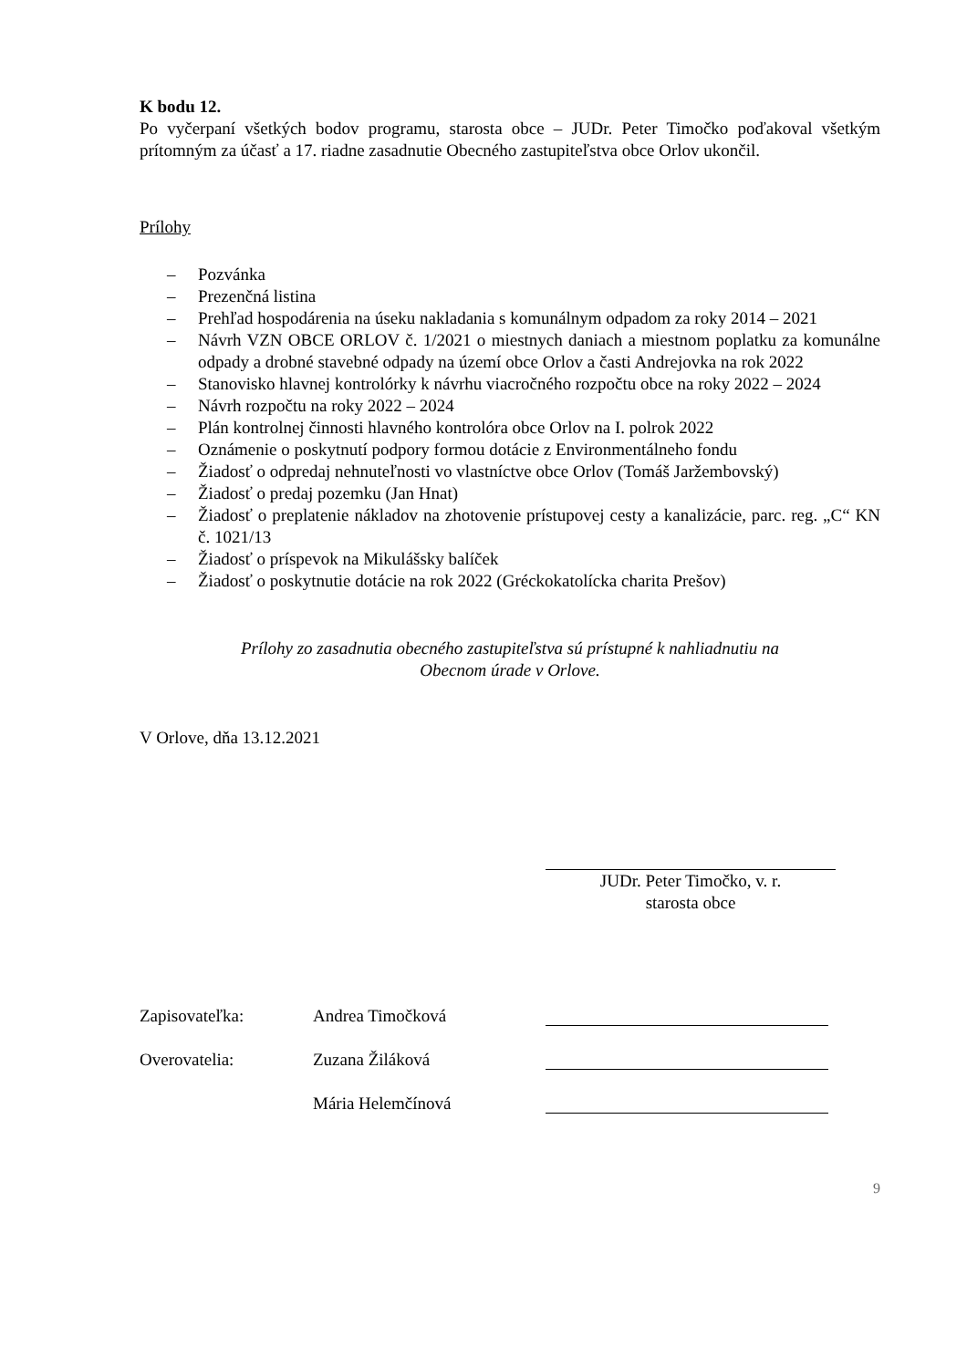K bodu 12.
Po vyčerpaní všetkých bodov programu, starosta obce – JUDr. Peter Timočko poďakoval všetkým prítomným za účasť a 17. riadne zasadnutie Obecného zastupiteľstva obce Orlov ukončil.
Prílohy
– Pozvánka
– Prezenčná listina
– Prehľad hospodárenia na úseku nakladania s komunálnym odpadom za roky 2014 – 2021
– Návrh VZN OBCE ORLOV č. 1/2021 o miestnych daniach a miestnom poplatku za komunálne odpady a drobné stavebné odpady na území obce Orlov a časti Andrejovka na rok 2022
– Stanovisko hlavnej kontrolórky k návrhu viacročného rozpočtu obce na roky 2022 – 2024
– Návrh rozpočtu na roky 2022 – 2024
– Plán kontrolnej činnosti hlavného kontrolóra obce Orlov na I. polrok 2022
– Oznámenie o poskytnutí podpory formou dotácie z Environmentálneho fondu
– Žiadosť o odpredaj nehnuteľnosti vo vlastníctve obce Orlov (Tomáš Jaržembovský)
– Žiadosť o predaj pozemku (Jan Hnat)
– Žiadosť o preplatenie nákladov na zhotovenie prístupovej cesty a kanalizácie, parc. reg. „C“ KN č. 1021/13
– Žiadosť o príspevok na Mikulášsky balíček
– Žiadosť o poskytnutie dotácie na rok 2022 (Gréckokatolícka charita Prešov)
Prílohy zo zasadnutia obecného zastupiteľstva sú prístupné k nahliadnutiu na
Obecnom úrade v Orlove.
V Orlove, dňa 13.12.2021
JUDr. Peter Timočko, v. r.
starosta obce
| Zapisovateľka: | Andrea Timočková | |
| Overovatelia: | Zuzana Žiláková | |
| | Mária Helemčínová | |
9